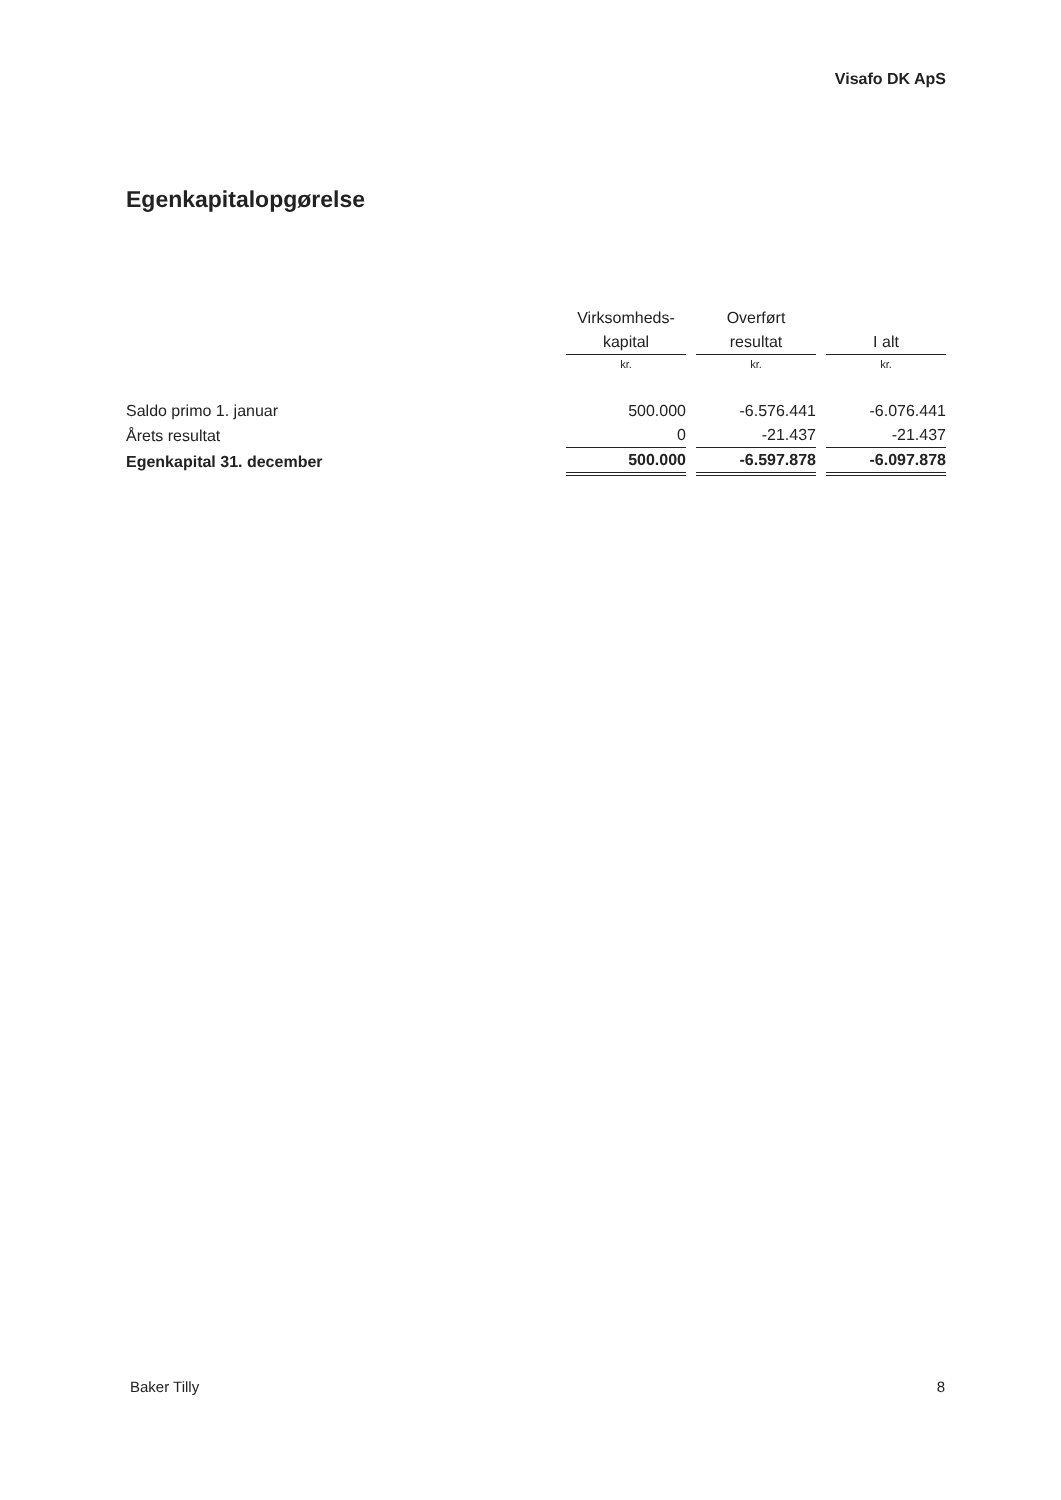Visafo DK ApS
Egenkapitalopgørelse
| | Virksomheds- | Overført | |
| --- | --- | --- | --- |
| | kapital | resultat | I alt |
| | kr. | kr. | kr. |
| Saldo primo 1. januar | 500.000 | -6.576.441 | -6.076.441 |
| Årets resultat | 0 | -21.437 | -21.437 |
| Egenkapital 31. december | 500.000 | -6.597.878 | -6.097.878 |
Baker Tilly 8